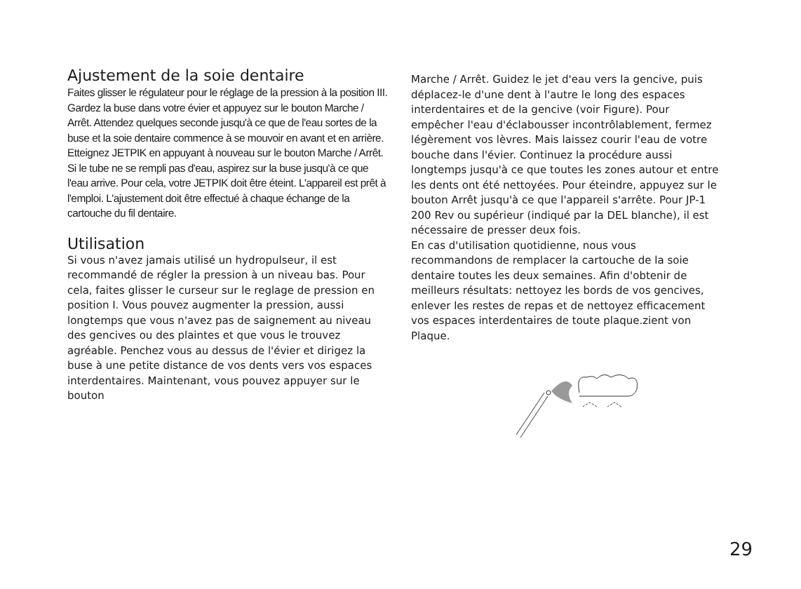Ajustement de la soie dentaire
Faites glisser le régulateur pour le réglage de la pression à la position III. Gardez la buse dans votre évier et appuyez sur le bouton Marche / Arrêt. Attendez quelques seconde jusqu'à ce que de l'eau sortes de la buse et la soie dentaire commence à se mouvoir en avant et en arrière. Etteignez JETPIK en appuyant à nouveau sur le bouton Marche / Arrêt. Si le tube ne se rempli pas d'eau, aspirez sur la buse jusqu'à ce que l'eau arrive. Pour cela, votre JETPIK doit être éteint. L'appareil est prêt à l'emploi. L'ajustement doit être effectué à chaque échange de la cartouche du fil dentaire.
Utilisation
Si vous n'avez jamais utilisé un hydropulseur, il est recommandé de régler la pression à un niveau bas. Pour cela, faites glisser le curseur sur le reglage de pression en position I. Vous pouvez augmenter la pression, aussi longtemps que vous n'avez pas de saignement au niveau des gencives ou des plaintes et que vous le trouvez agréable. Penchez vous au dessus de l'évier et dirigez la buse à une petite distance de vos dents vers vos espaces interdentaires. Maintenant, vous pouvez appuyer sur le bouton
Marche / Arrêt. Guidez le jet d'eau vers la gencive, puis déplacez-le d'une dent à l'autre le long des espaces interdentaires et de la gencive (voir Figure). Pour empêcher l'eau d'éclabousser incontrôlablement, fermez légèrement vos lèvres. Mais laissez courir l'eau de votre bouche dans l'évier. Continuez la procédure aussi longtemps jusqu'à ce que toutes les zones autour et entre les dents ont été nettoyées. Pour éteindre, appuyez sur le bouton Arrêt jusqu'à ce que l'appareil s'arrête. Pour JP-1 200 Rev ou supérieur (indiqué par la DEL blanche), il est nécessaire de presser deux fois.
En cas d'utilisation quotidienne, nous vous recommandons de remplacer la cartouche de la soie dentaire toutes les deux semaines. Afin d'obtenir de meilleurs résultats: nettoyez les bords de vos gencives, enlever les restes de repas et de nettoyez efficacement vos espaces interdentaires de toute plaque.zient von Plaque.
29